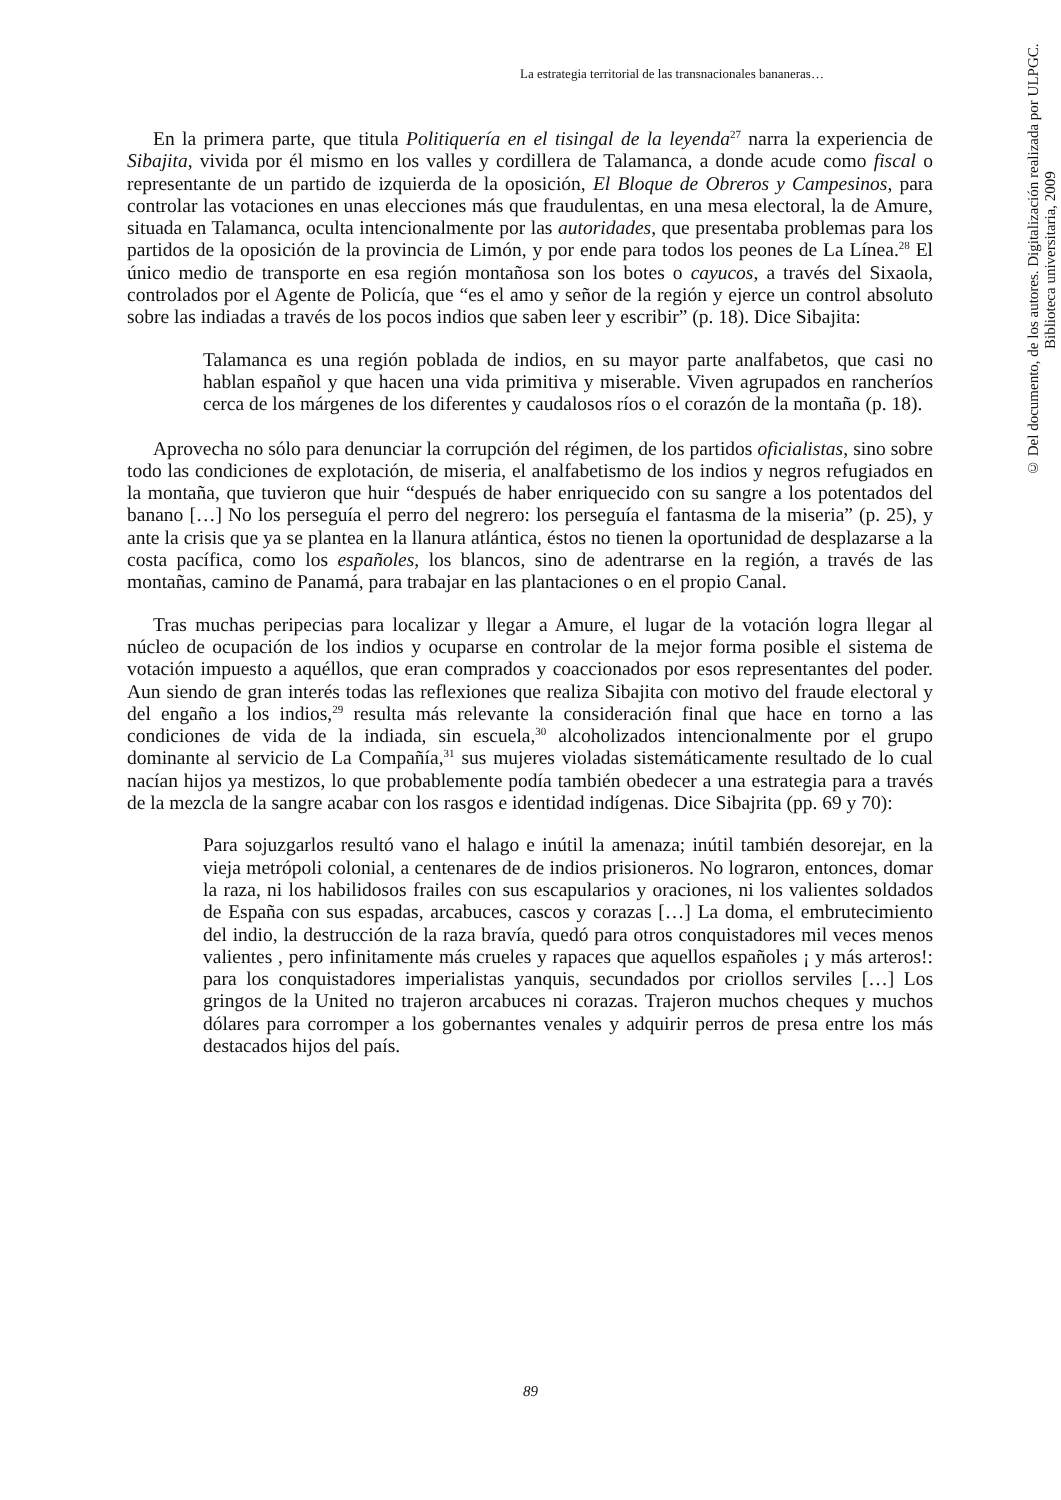La estrategia territorial de las transnacionales bananeras…
En la primera parte, que titula Politiquería en el tisingal de la leyenda<sup>27</sup> narra la experiencia de Sibajita, vivida por él mismo en los valles y cordillera de Talamanca, a donde acude como fiscal o representante de un partido de izquierda de la oposición, El Bloque de Obreros y Campesinos, para controlar las votaciones en unas elecciones más que fraudulentas, en una mesa electoral, la de Amure, situada en Talamanca, oculta intencionalmente por las autoridades, que presentaba problemas para los partidos de la oposición de la provincia de Limón, y por ende para todos los peones de La Línea.<sup>28</sup> El único medio de transporte en esa región montañosa son los botes o cayucos, a través del Sixaola, controlados por el Agente de Policía, que “es el amo y señor de la región y ejerce un control absoluto sobre las indiadas a través de los pocos indios que saben leer y escribir” (p. 18). Dice Sibajita:
Talamanca es una región poblada de indios, en su mayor parte analfabetos, que casi no hablan español y que hacen una vida primitiva y miserable. Viven agrupados en rancheríos cerca de los márgenes de los diferentes y caudalosos ríos o el corazón de la montaña (p. 18).
Aprovecha no sólo para denunciar la corrupción del régimen, de los partidos oficialistas, sino sobre todo las condiciones de explotación, de miseria, el analfabetismo de los indios y negros refugiados en la montaña, que tuvieron que huir “después de haber enriquecido con su sangre a los potentados del banano […] No los perseguía el perro del negrero: los perseguía el fantasma de la miseria” (p. 25), y ante la crisis que ya se plantea en la llanura atlántica, éstos no tienen la oportunidad de desplazarse a la costa pacífica, como los españoles, los blancos, sino de adentrarse en la región, a través de las montañas, camino de Panamá, para trabajar en las plantaciones o en el propio Canal.
Tras muchas peripecias para localizar y llegar a Amure, el lugar de la votación logra llegar al núcleo de ocupación de los indios y ocuparse en controlar de la mejor forma posible el sistema de votación impuesto a aquéllos, que eran comprados y coaccionados por esos representantes del poder. Aun siendo de gran interés todas las reflexiones que realiza Sibajita con motivo del fraude electoral y del engaño a los indios,<sup>29</sup> resulta más relevante la consideración final que hace en torno a las condiciones de vida de la indiada, sin escuela,<sup>30</sup> alcoholizados intencionalmente por el grupo dominante al servicio de La Compañía,<sup>31</sup> sus mujeres violadas sistemáticamente resultado de lo cual nacían hijos ya mestizos, lo que probablemente podía también obedecer a una estrategia para a través de la mezcla de la sangre acabar con los rasgos e identidad indígenas. Dice Sibajrita (pp. 69 y 70):
Para sojuzgarlos resultó vano el halago e inútil la amenaza; inútil también desorejar, en la vieja metrópoli colonial, a centenares de de indios prisioneros. No lograron, entonces, domar la raza, ni los habilidosos frailes con sus escapularios y oraciones, ni los valientes soldados de España con sus espadas, arcabuces, cascos y corazas […] La doma, el embrutecimiento del indio, la destrucción de la raza bravía, quedó para otros conquistadores mil veces menos valientes , pero infinitamente más crueles y rapaces que aquellos españoles ¡ y más arteros!: para los conquistadores imperialistas yanquis, secundados por criollos serviles […] Los gringos de la United no trajeron arcabuces ni corazas. Trajeron muchos cheques y muchos dólares para corromper a los gobernantes venales y adquirir perros de presa entre los más destacados hijos del país.
© Del documento, de los autores. Digitalización realizada por ULPGC. Biblioteca universitaria, 2009
89